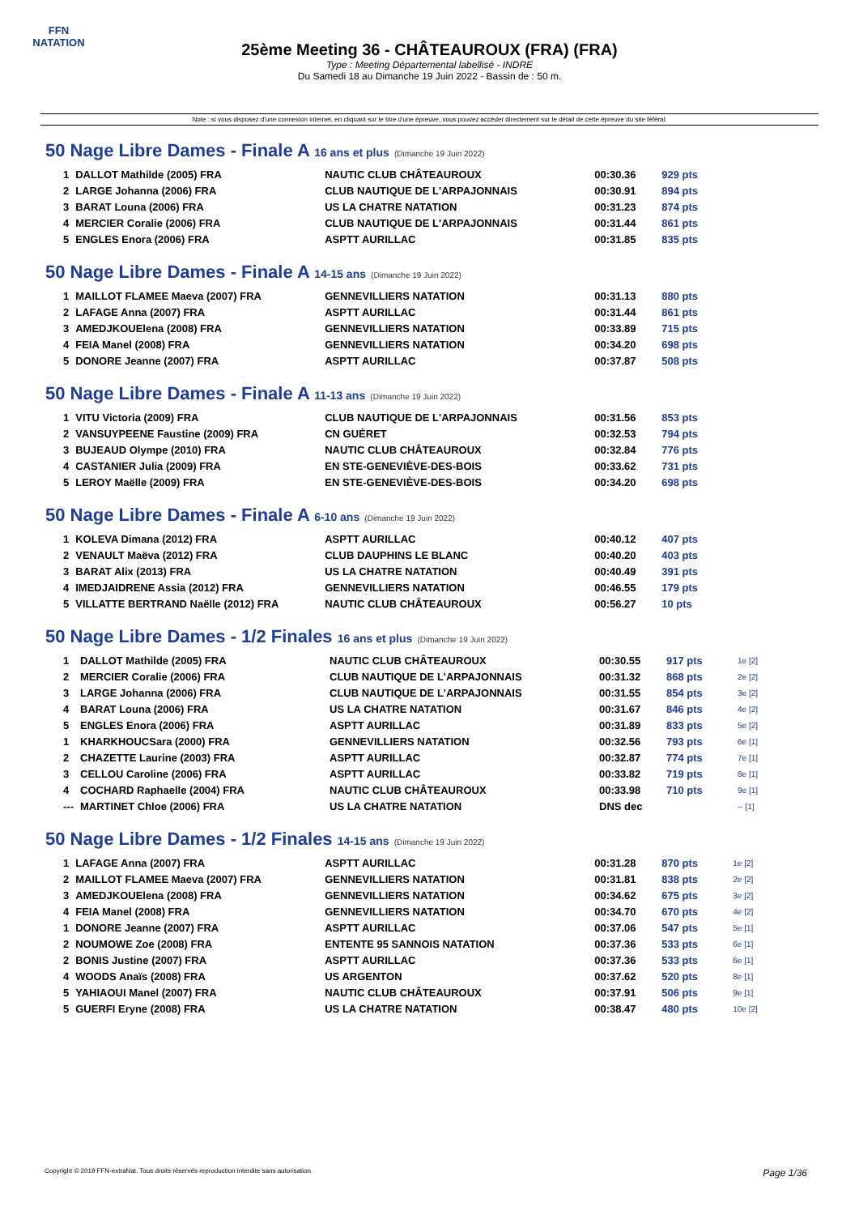FFN
NATATION
25ème Meeting 36 - CHÂTEAUROUX (FRA) (FRA)
Type : Meeting Départemental labellisé - INDRE
Du Samedi 18 au Dimanche 19 Juin 2022 - Bassin de : 50 m.
Note : si vous disposez d'une connexion internet, en cliquant sur le titre d'une épreuve, vous pouvez accéder directement sur le détail de cette épreuve du site féféral.
50 Nage Libre Dames - Finale A 16 ans et plus (Dimanche 19 Juin 2022)
| 1 | DALLOT Mathilde (2005) FRA | NAUTIC CLUB CHÂTEAUROUX | 00:30.36 | 929 pts |
| 2 | LARGE Johanna (2006) FRA | CLUB NAUTIQUE DE L'ARPAJONNAIS | 00:30.91 | 894 pts |
| 3 | BARAT Louna (2006) FRA | US LA CHATRE NATATION | 00:31.23 | 874 pts |
| 4 | MERCIER Coralie (2006) FRA | CLUB NAUTIQUE DE L'ARPAJONNAIS | 00:31.44 | 861 pts |
| 5 | ENGLES Enora (2006) FRA | ASPTT AURILLAC | 00:31.85 | 835 pts |
50 Nage Libre Dames - Finale A 14-15 ans (Dimanche 19 Juin 2022)
| 1 | MAILLOT FLAMEE Maeva (2007) FRA | GENNEVILLIERS NATATION | 00:31.13 | 880 pts |
| 2 | LAFAGE Anna (2007) FRA | ASPTT AURILLAC | 00:31.44 | 861 pts |
| 3 | AMEDJKOUElena (2008) FRA | GENNEVILLIERS NATATION | 00:33.89 | 715 pts |
| 4 | FEIA Manel (2008) FRA | GENNEVILLIERS NATATION | 00:34.20 | 698 pts |
| 5 | DONORE Jeanne (2007) FRA | ASPTT AURILLAC | 00:37.87 | 508 pts |
50 Nage Libre Dames - Finale A 11-13 ans (Dimanche 19 Juin 2022)
| 1 | VITU Victoria (2009) FRA | CLUB NAUTIQUE DE L'ARPAJONNAIS | 00:31.56 | 853 pts |
| 2 | VANSUYPEENE Faustine (2009) FRA | CN GUÉRET | 00:32.53 | 794 pts |
| 3 | BUJEAUD Olympe (2010) FRA | NAUTIC CLUB CHÂTEAUROUX | 00:32.84 | 776 pts |
| 4 | CASTANIER Julia (2009) FRA | EN STE-GENEVIÈVE-DES-BOIS | 00:33.62 | 731 pts |
| 5 | LEROY Maëlle (2009) FRA | EN STE-GENEVIÈVE-DES-BOIS | 00:34.20 | 698 pts |
50 Nage Libre Dames - Finale A 6-10 ans (Dimanche 19 Juin 2022)
| 1 | KOLEVA Dimana (2012) FRA | ASPTT AURILLAC | 00:40.12 | 407 pts |
| 2 | VENAULT Maëva (2012) FRA | CLUB DAUPHINS LE BLANC | 00:40.20 | 403 pts |
| 3 | BARAT Alix (2013) FRA | US LA CHATRE NATATION | 00:40.49 | 391 pts |
| 4 | IMEDJAIDRENE Assia (2012) FRA | GENNEVILLIERS NATATION | 00:46.55 | 179 pts |
| 5 | VILLATTE BERTRAND Naëlle (2012) FRA | NAUTIC CLUB CHÂTEAUROUX | 00:56.27 | 10 pts |
50 Nage Libre Dames - 1/2 Finales 16 ans et plus (Dimanche 19 Juin 2022)
| 1 | DALLOT Mathilde (2005) FRA | NAUTIC CLUB CHÂTEAUROUX | 00:30.55 | 917 pts | 1e [2] |
| 2 | MERCIER Coralie (2006) FRA | CLUB NAUTIQUE DE L'ARPAJONNAIS | 00:31.32 | 868 pts | 2e [2] |
| 3 | LARGE Johanna (2006) FRA | CLUB NAUTIQUE DE L'ARPAJONNAIS | 00:31.55 | 854 pts | 3e [2] |
| 4 | BARAT Louna (2006) FRA | US LA CHATRE NATATION | 00:31.67 | 846 pts | 4e [2] |
| 5 | ENGLES Enora (2006) FRA | ASPTT AURILLAC | 00:31.89 | 833 pts | 5e [2] |
| 1 | KHARKHOUCSara (2000) FRA | GENNEVILLIERS NATATION | 00:32.56 | 793 pts | 6e [1] |
| 2 | CHAZETTE Laurine (2003) FRA | ASPTT AURILLAC | 00:32.87 | 774 pts | 7e [1] |
| 3 | CELLOU Caroline (2006) FRA | ASPTT AURILLAC | 00:33.82 | 719 pts | 8e [1] |
| 4 | COCHARD Raphaelle (2004) FRA | NAUTIC CLUB CHÂTEAUROUX | 00:33.98 | 710 pts | 9e [1] |
| --- | MARTINET Chloe (2006) FRA | US LA CHATRE NATATION | DNS dec | | -- [1] |
50 Nage Libre Dames - 1/2 Finales 14-15 ans (Dimanche 19 Juin 2022)
| 1 | LAFAGE Anna (2007) FRA | ASPTT AURILLAC | 00:31.28 | 870 pts | 1e [2] |
| 2 | MAILLOT FLAMEE Maeva (2007) FRA | GENNEVILLIERS NATATION | 00:31.81 | 838 pts | 2e [2] |
| 3 | AMEDJKOUElena (2008) FRA | GENNEVILLIERS NATATION | 00:34.62 | 675 pts | 3e [2] |
| 4 | FEIA Manel (2008) FRA | GENNEVILLIERS NATATION | 00:34.70 | 670 pts | 4e [2] |
| 1 | DONORE Jeanne (2007) FRA | ASPTT AURILLAC | 00:37.06 | 547 pts | 5e [1] |
| 2 | NOUMOWE Zoe (2008) FRA | ENTENTE 95 SANNOIS NATATION | 00:37.36 | 533 pts | 6e [1] |
| 2 | BONIS Justine (2007) FRA | ASPTT AURILLAC | 00:37.36 | 533 pts | 6e [1] |
| 4 | WOODS Anaïs (2008) FRA | US ARGENTON | 00:37.62 | 520 pts | 8e [1] |
| 5 | YAHIAOUI Manel (2007) FRA | NAUTIC CLUB CHÂTEAUROUX | 00:37.91 | 506 pts | 9e [1] |
| 5 | GUERFI Eryne (2008) FRA | US LA CHATRE NATATION | 00:38.47 | 480 pts | 10e [2] |
Copyright © 2019 FFN-extraNat. Tous droits réservés reproduction interdite sans autorisation. Page 1/36